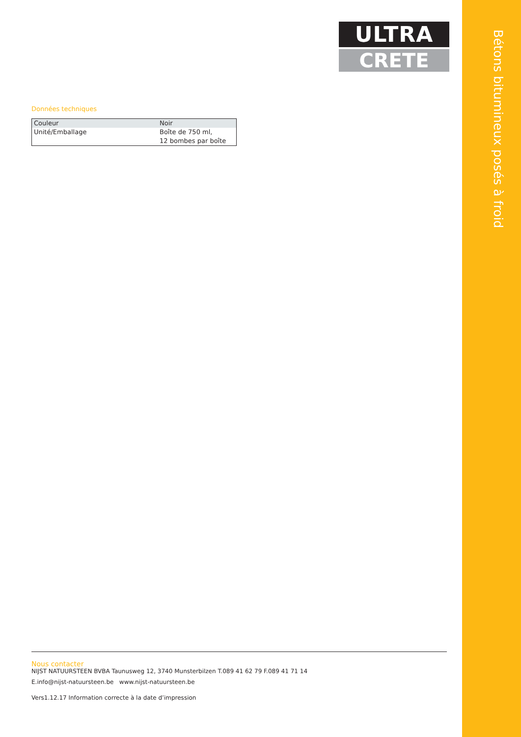Bétons bitumineux posés à froid
ULTRA
CRETE
Données techniques
| Couleur | Noir |
| Unité/Emballage | Boîte de 750 ml, 12 bombes par boîte |
Nous contacter
NIJST NATUURSTEEN BVBA Taunusweg 12, 3740 Munsterbilzen T.089 41 62 79 F.089 41 71 14
E.info@nijst-natuursteen.be www.nijst-natuursteen.be
Vers1.12.17 Information correcte à la date d’impression